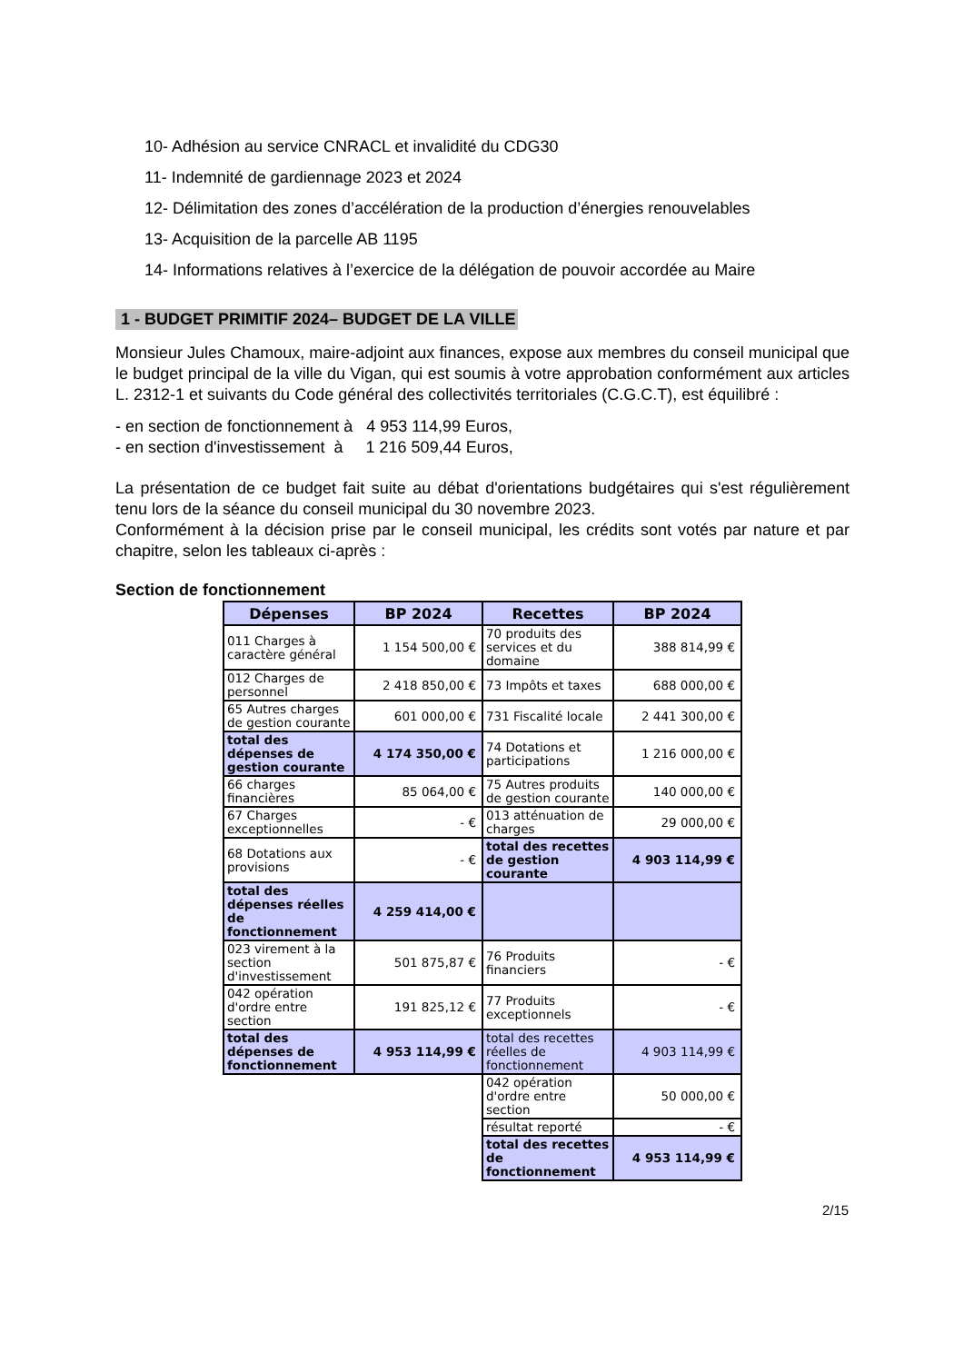10- Adhésion au service CNRACL et invalidité du CDG30
11- Indemnité de gardiennage 2023 et 2024
12- Délimitation des zones d’accélération de la production d’énergies renouvelables
13- Acquisition de la parcelle AB 1195
14- Informations relatives à l’exercice de la délégation de pouvoir accordée au Maire
1 - BUDGET PRIMITIF 2024– BUDGET DE LA VILLE
Monsieur Jules Chamoux, maire-adjoint aux finances, expose aux membres du conseil municipal que le budget principal de la ville du Vigan, qui est soumis à votre approbation conformément aux articles L. 2312-1 et suivants du Code général des collectivités territoriales (C.G.C.T), est équilibré :
- en section de fonctionnement à 4 953 114,99 Euros,
- en section d'investissement à 1 216 509,44 Euros,
La présentation de ce budget fait suite au débat d'orientations budgétaires qui s'est régulièrement tenu lors de la séance du conseil municipal du 30 novembre 2023.
Conformément à la décision prise par le conseil municipal, les crédits sont votés par nature et par chapitre, selon les tableaux ci-après :
Section de fonctionnement
| Dépenses | BP 2024 | Recettes | BP 2024 |
| --- | --- | --- | --- |
| 011 Charges à caractère général | 1 154 500,00 € | 70 produits des services et du domaine | 388 814,99 € |
| 012 Charges de personnel | 2 418 850,00 € | 73 Impôts et taxes | 688 000,00 € |
| 65 Autres charges de gestion courante | 601 000,00 € | 731 Fiscalité locale | 2 441 300,00 € |
| total des dépenses de gestion courante | 4 174 350,00 € | 74 Dotations et participations | 1 216 000,00 € |
| 66 charges financières | 85 064,00 € | 75 Autres produits de gestion courante | 140 000,00 € |
| 67 Charges exceptionnelles | - € | 013 atténuation de charges | 29 000,00 € |
| 68 Dotations aux provisions | - € | total des recettes de gestion courante | 4 903 114,99 € |
| total des dépenses réelles de fonctionnement | 4 259 414,00 € | | |
| 023 virement à la section d'investissement | 501 875,87 € | 76 Produits financiers | - € |
| 042 opération d'ordre entre section | 191 825,12 € | 77 Produits exceptionnels | - € |
| total des dépenses de fonctionnement | 4 953 114,99 € | total des recettes réelles de fonctionnement | 4 903 114,99 € |
| | | 042 opération d'ordre entre section | 50 000,00 € |
| | | résultat reporté | - € |
| | | total des recettes de fonctionnement | 4 953 114,99 € |
2/15